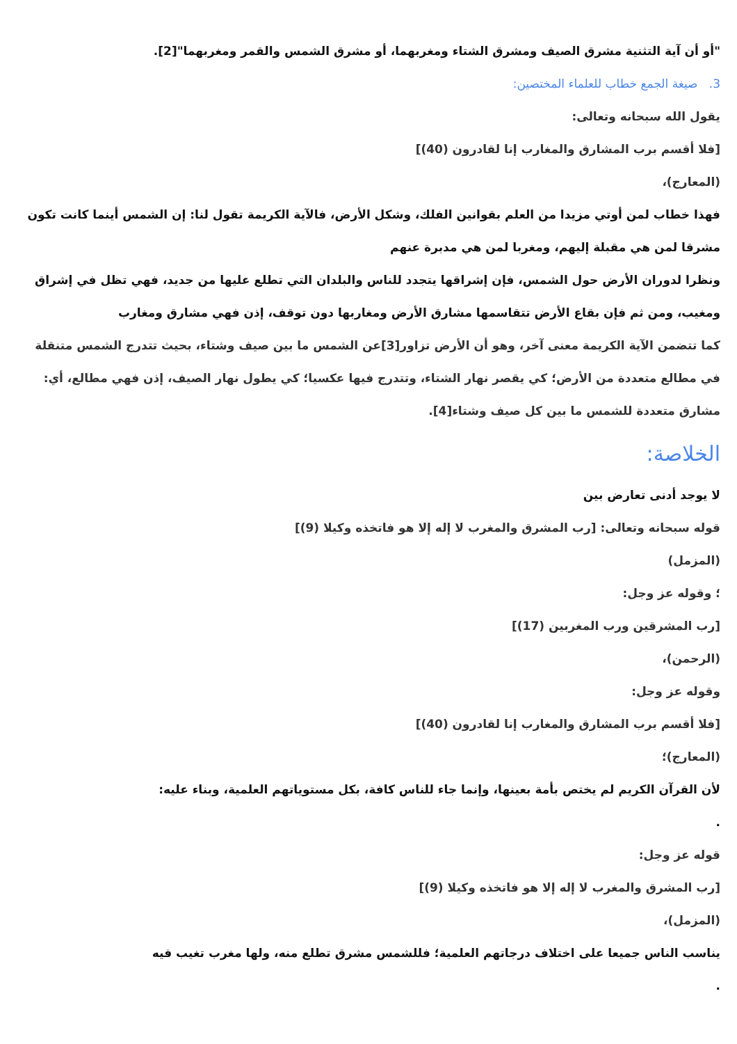"أو أن آية التثنية مشرق الصيف ومشرق الشتاء ومغربهما، أو مشرق الشمس والقمر ومغربهما"[2].
3. صيغة الجمع خطاب للعلماء المختصين:
يقول الله سبحانه وتعالى:
[فلا أقسم برب المشارق والمغارب إنا لقادرون (40)]
(المعارج)،
فهذا خطاب لمن أوتي مزيدا من العلم بقوانين الفلك، وشكل الأرض، فالآية الكريمة تقول لنا: إن الشمس أينما كانت تكون مشرقا لمن هي مقبلة إليهم، ومغربا لمن هي مدبرة عنهم
ونظرا لدوران الأرض حول الشمس، فإن إشراقها يتجدد للناس والبلدان التي تطلع عليها من جديد، فهي تظل في إشراق ومغيب، ومن ثم فإن بقاع الأرض تتقاسمها مشارق الأرض ومغاربها دون توقف، إذن فهي مشارق ومغارب
كما تتضمن الآية الكريمة معنى آخر، وهو أن الأرض تزاور[3]عن الشمس ما بين صيف وشتاء، بحيث تتدرج الشمس متنقلة في مطالع متعددة من الأرض؛ كي يقصر نهار الشتاء، وتتدرج فيها عكسيا؛ كي يطول نهار الصيف، إذن فهي مطالع، أي: مشارق متعددة للشمس ما بين كل صيف وشتاء[4].
الخلاصة:
لا يوجد أدنى تعارض بين
قوله سبحانه وتعالى: [رب المشرق والمغرب لا إله إلا هو فاتخذه وكيلا (9)]
(المزمل)
؛ وقوله عز وجل:
[رب المشرقين ورب المغربين (17)]
(الرحمن)،
وقوله عز وجل:
[فلا أقسم برب المشارق والمغارب إنا لقادرون (40)]
(المعارج)؛
لأن القرآن الكريم لم يختص بأمة بعينها، وإنما جاء للناس كافة، بكل مستوياتهم العلمية، وبناء عليه:
.
قوله عز وجل:
[رب المشرق والمغرب لا إله إلا هو فاتخذه وكيلا (9)]
(المزمل)،
يناسب الناس جميعا على اختلاف درجاتهم العلمية؛ فللشمس مشرق تطلع منه، ولها مغرب تغيب فيه
.